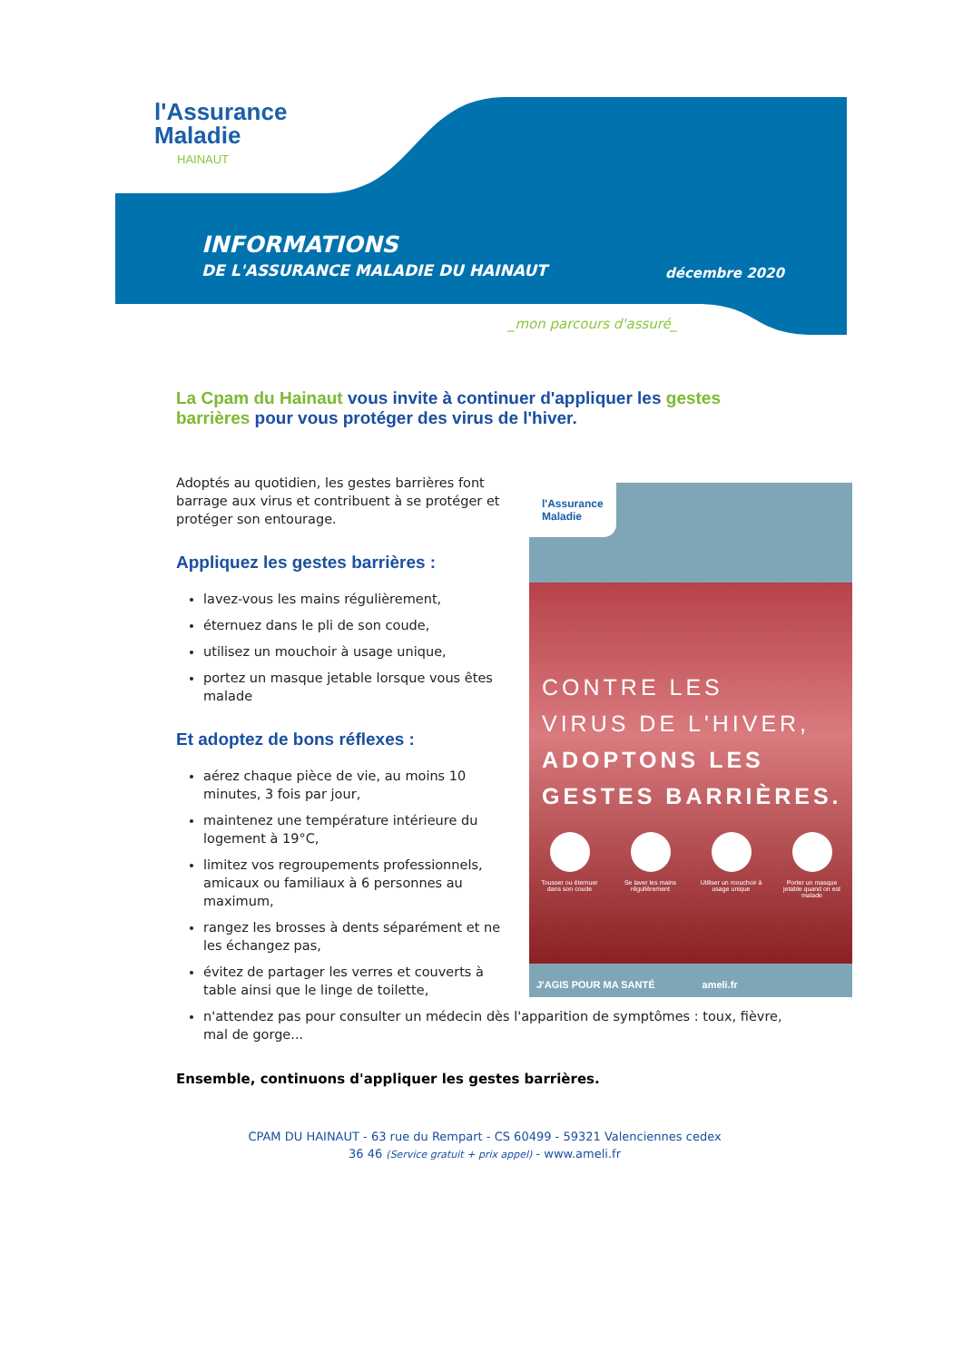l'Assurance
Maladie
HAINAUT
INFORMATIONS
DE L'ASSURANCE MALADIE DU HAINAUT
décembre 2020
_mon parcours d'assuré_
La Cpam du Hainaut vous invite à continuer d'appliquer les gestes barrières pour vous protéger des virus de l'hiver.
l'Assurance
Maladie
CONTRE LES
VIRUS DE L'HIVER,
ADOPTONS LES
GESTES BARRIÈRES.
Tousser ou éternuer dans son coude
Se laver les mains régulièrement
Utiliser un mouchoir à usage unique
Porter un masque jetable quand on est malade
J'AGIS POUR MA SANTÉ ameli.fr
Adoptés au quotidien, les gestes barrières font barrage aux virus et contribuent à se protéger et protéger son entourage.
Appliquez les gestes barrières :
lavez-vous les mains régulièrement,
éternuez dans le pli de son coude,
utilisez un mouchoir à usage unique,
portez un masque jetable lorsque vous êtes malade
Et adoptez de bons réflexes :
aérez chaque pièce de vie, au moins 10 minutes, 3 fois par jour,
maintenez une température intérieure du logement à 19°C,
limitez vos regroupements professionnels, amicaux ou familiaux à 6 personnes au maximum,
rangez les brosses à dents séparément et ne les échangez pas,
évitez de partager les verres et couverts à table ainsi que le linge de toilette,
n'attendez pas pour consulter un médecin dès l'apparition de symptômes : toux, fièvre, mal de gorge...
Ensemble, continuons d'appliquer les gestes barrières.
CPAM DU HAINAUT - 63 rue du Rempart - CS 60499 - 59321 Valenciennes cedex
36 46 (Service gratuit + prix appel) - www.ameli.fr